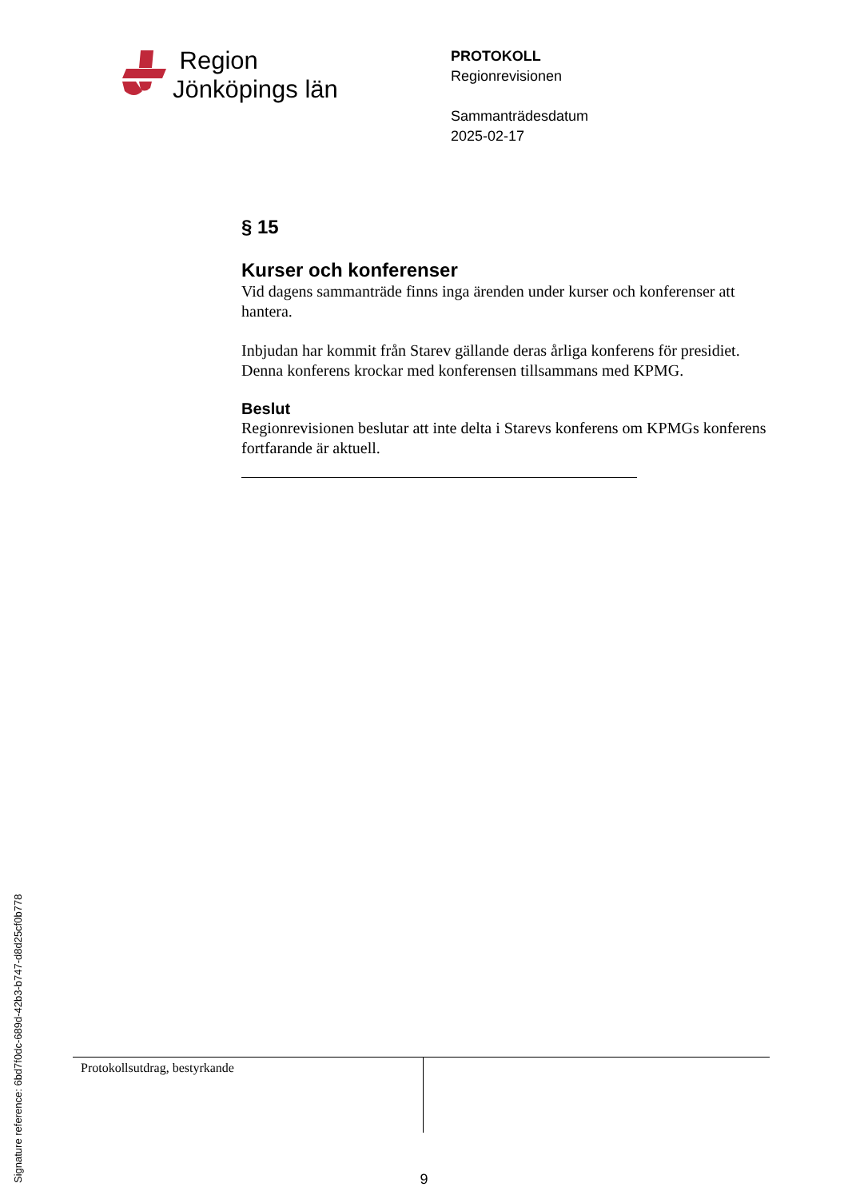Region
Jönköpings län
PROTOKOLL
Regionrevisionen
Sammanträdesdatum
2025-02-17
§ 15
Kurser och konferenser
Vid dagens sammanträde finns inga ärenden under kurser och konferenser att hantera.
Inbjudan har kommit från Starev gällande deras årliga konferens för presidiet. Denna konferens krockar med konferensen tillsammans med KPMG.
Beslut
Regionrevisionen beslutar att inte delta i Starevs konferens om KPMGs konferens fortfarande är aktuell.
| Protokollsutdrag, bestyrkande | |
Signature reference: 6bd7f0dc-689d-42b3-b747-d8d25cf0b778
9